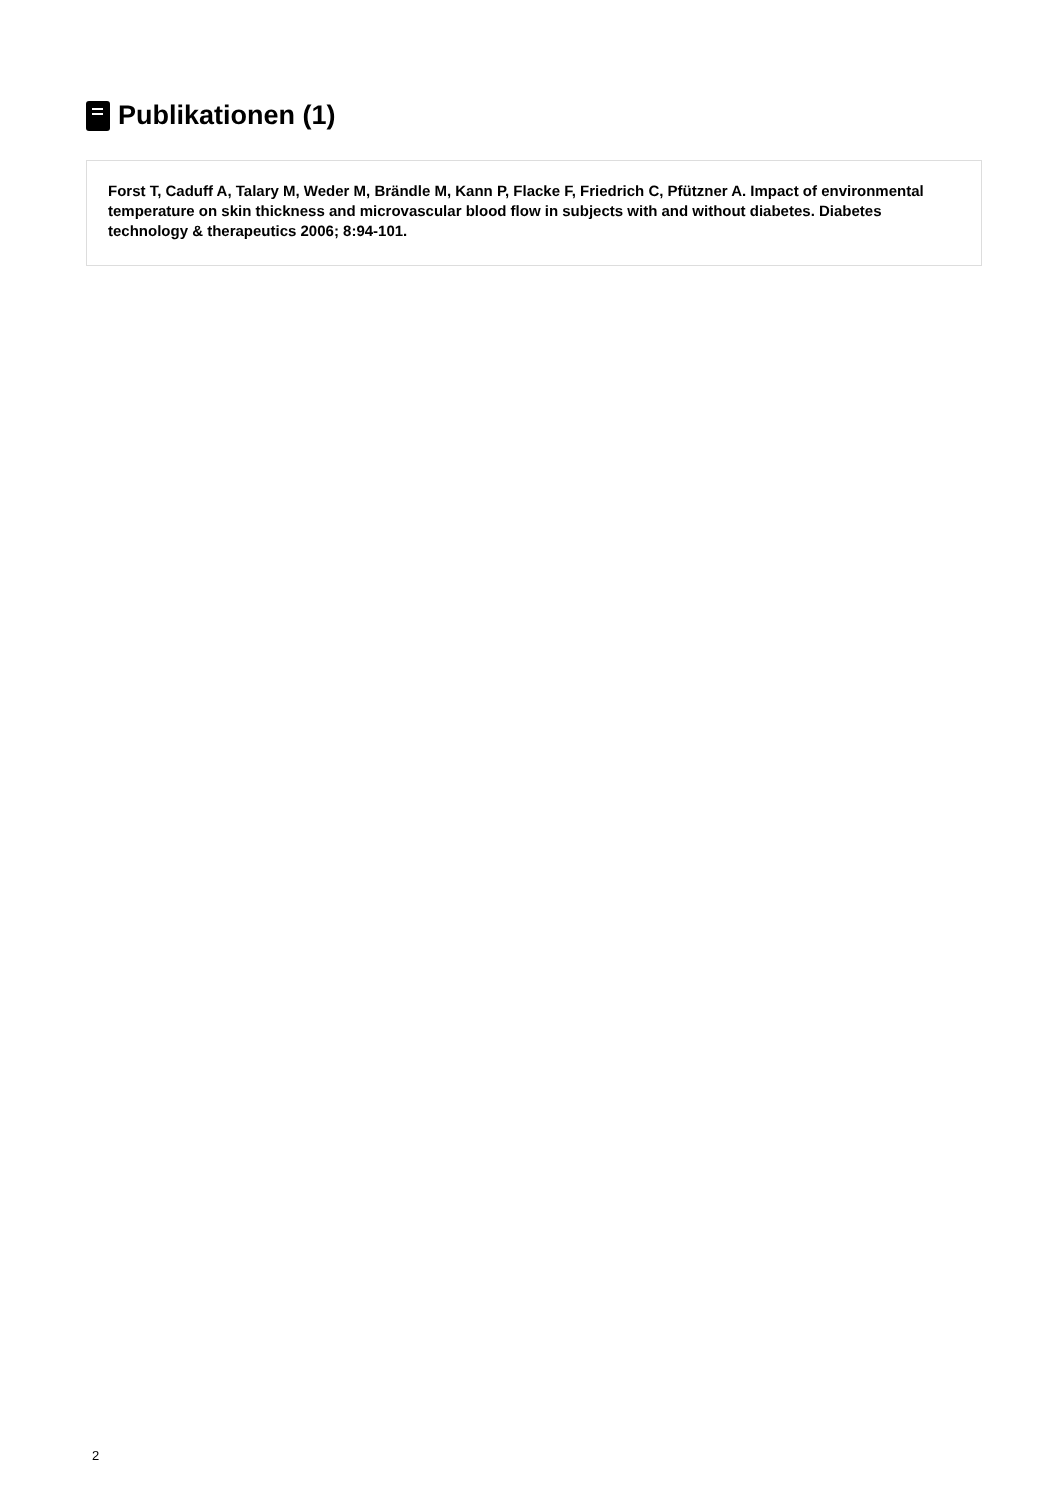Publikationen (1)
Forst T, Caduff A, Talary M, Weder M, Brändle M, Kann P, Flacke F, Friedrich C, Pfützner A. Impact of environmental temperature on skin thickness and microvascular blood flow in subjects with and without diabetes. Diabetes technology & therapeutics 2006; 8:94-101.
2